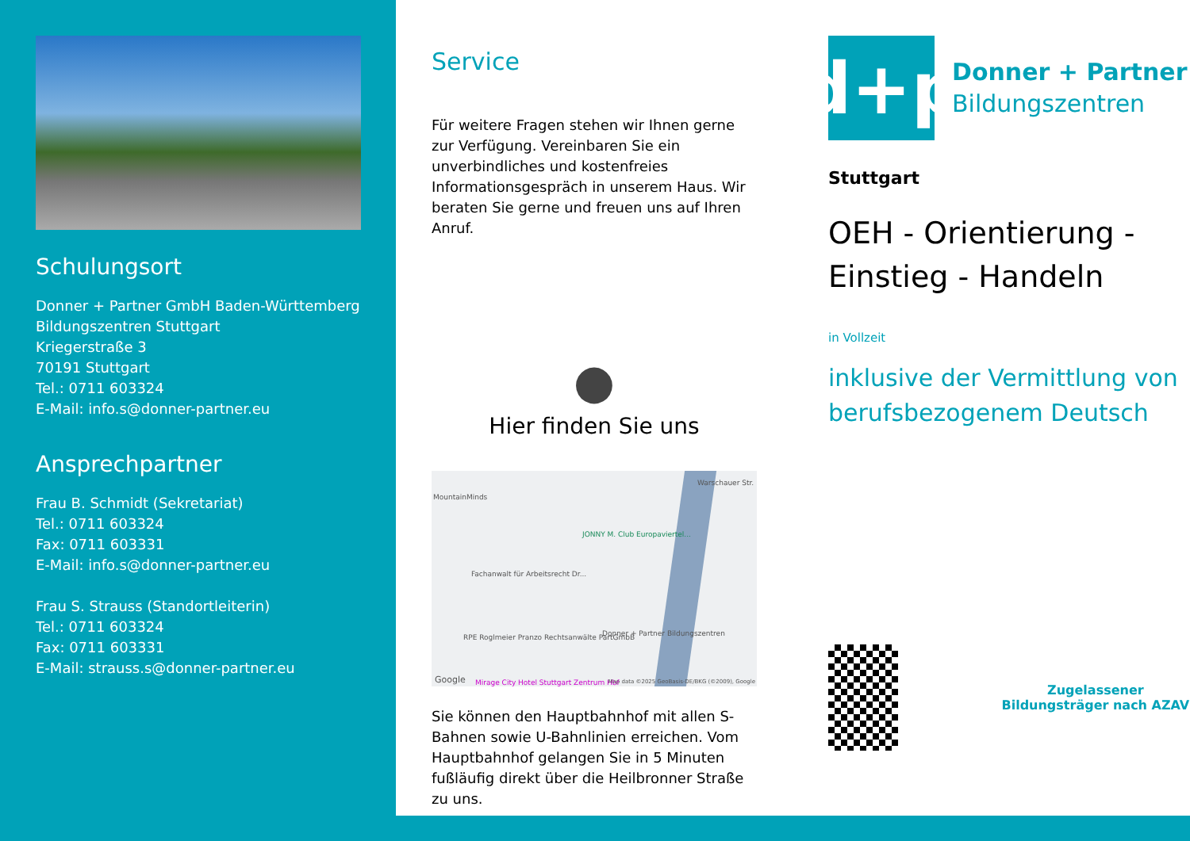Schulungsort
Donner + Partner GmbH Baden-Württemberg
Bildungszentren Stuttgart
Kriegerstraße 3
70191 Stuttgart
Tel.: 0711 603324
E-Mail: info.s@donner-partner.eu
Ansprechpartner
Frau B. Schmidt (Sekretariat)
Tel.: 0711 603324
Fax: 0711 603331
E-Mail: info.s@donner-partner.eu
Frau S. Strauss (Standortleiterin)
Tel.: 0711 603324
Fax: 0711 603331
E-Mail: strauss.s@donner-partner.eu
Service
Für weitere Fragen stehen wir Ihnen gerne zur Verfügung. Vereinbaren Sie ein unverbindliches und kostenfreies Informationsgespräch in unserem Haus. Wir beraten Sie gerne und freuen uns auf Ihren Anruf.
●
Hier finden Sie uns
MountainMinds
JONNY M. Club Europaviertel...
Fachanwalt für Arbeitsrecht Dr...
RPE Roglmeier Pranzo Rechtsanwälte PartGmbB Donner + Partner Bildungszentren
Mirage City Hotel Stuttgart Zentrum Hbf
Warschauer Str.
Map data ©2025 GeoBasis-DE/BKG (©2009), Google Google
Sie können den Hauptbahnhof mit allen S-Bahnen sowie U-Bahnlinien erreichen. Vom Hauptbahnhof gelangen Sie in 5 Minuten fußläufig direkt über die Heilbronner Straße zu uns.
d+p
Donner + Partner
Bildungszentren
Stuttgart
OEH - Orientierung - Einstieg - Handeln
in Vollzeit
inklusive der Vermittlung von berufsbezogenem Deutsch
Zugelassener Bildungsträger nach AZAV